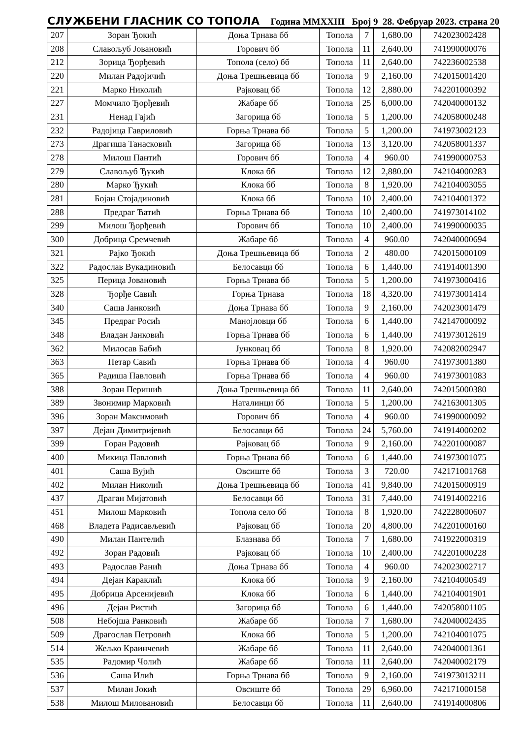СЛУЖБЕНИ ГЛАСНИК СО ТОПОЛА Година MMXXIII Број 9 28. Фебруар 2023. страна 20
| 207 | Зоран Ђокић | Доња Трнава бб | Топола | 7 | 1,680.00 | 742023002428 |
| 208 | Славољуб Јовановић | Горович бб | Топола | 11 | 2,640.00 | 741990000076 |
| 212 | Зорица Ђорђевић | Топола (село) бб | Топола | 11 | 2,640.00 | 742236002538 |
| 220 | Милан Радојичић | Доња Трешњевица бб | Топола | 9 | 2,160.00 | 742015001420 |
| 221 | Марко Николић | Рајковац бб | Топола | 12 | 2,880.00 | 742201000392 |
| 227 | Момчило Ђорђевић | Жабаре бб | Топола | 25 | 6,000.00 | 742040000132 |
| 231 | Ненад Гајић | Загорица бб | Топола | 5 | 1,200.00 | 742058000248 |
| 232 | Радојица Гавриловић | Горња Трнава бб | Топола | 5 | 1,200.00 | 741973002123 |
| 273 | Драгиша Танасковић | Загорица бб | Топола | 13 | 3,120.00 | 742058001337 |
| 278 | Милош Пантић | Горович бб | Топола | 4 | 960.00 | 741990000753 |
| 279 | Славољуб Ђукић | Клока бб | Топола | 12 | 2,880.00 | 742104000283 |
| 280 | Марко Ђукић | Клока бб | Топола | 8 | 1,920.00 | 742104003055 |
| 281 | Бојан Стојадиновић | Клока бб | Топола | 10 | 2,400.00 | 742104001372 |
| 288 | Предраг Ћатић | Горња Трнава бб | Топола | 10 | 2,400.00 | 741973014102 |
| 299 | Милош Ђорђевић | Горович бб | Топола | 10 | 2,400.00 | 741990000035 |
| 300 | Добрица Сремчевић | Жабаре бб | Топола | 4 | 960.00 | 742040000694 |
| 321 | Рајко Ђокић | Доња Трешњевица бб | Топола | 2 | 480.00 | 742015000109 |
| 322 | Радослав Вукадиновић | Белосавци бб | Топола | 6 | 1,440.00 | 741914001390 |
| 325 | Перица Јовановић | Горња Трнава бб | Топола | 5 | 1,200.00 | 741973000416 |
| 328 | Ђорђе Савић | Горња Трнава | Топола | 18 | 4,320.00 | 741973001414 |
| 340 | Саша Јанковић | Доња Трнава бб | Топола | 9 | 2,160.00 | 742023001479 |
| 345 | Предраг Росић | Манојловци бб | Топола | 6 | 1,440.00 | 742147000092 |
| 348 | Владан Јанковић | Горња Трнава бб | Топола | 6 | 1,440.00 | 741973012619 |
| 362 | Милосав Бабић | Јунковац бб | Топола | 8 | 1,920.00 | 742082002947 |
| 363 | Петар Савић | Горња Трнава бб | Топола | 4 | 960.00 | 741973001380 |
| 365 | Радиша Павловић | Горња Трнава бб | Топола | 4 | 960.00 | 741973001083 |
| 388 | Зоран Перишић | Доња Трешњевица бб | Топола | 11 | 2,640.00 | 742015000380 |
| 389 | Звонимир Марковић | Наталинци бб | Топола | 5 | 1,200.00 | 742163001305 |
| 396 | Зоран Максимовић | Горович бб | Топола | 4 | 960.00 | 741990000092 |
| 397 | Дејан Димитријевић | Белосавци бб | Топола | 24 | 5,760.00 | 741914000202 |
| 399 | Горан Радовић | Рајковац бб | Топола | 9 | 2,160.00 | 742201000087 |
| 400 | Микица Павловић | Горња Трнава бб | Топола | 6 | 1,440.00 | 741973001075 |
| 401 | Саша Вујић | Овсиште бб | Топола | 3 | 720.00 | 742171001768 |
| 402 | Милан Николић | Доња Трешњевица бб | Топола | 41 | 9,840.00 | 742015000919 |
| 437 | Драган Мијатовић | Белосавци бб | Топола | 31 | 7,440.00 | 741914002216 |
| 451 | Милош Марковић | Топола село бб | Топола | 8 | 1,920.00 | 742228000607 |
| 468 | Владета Радисављевић | Рајковац бб | Топола | 20 | 4,800.00 | 742201000160 |
| 490 | Милан Пантелић | Блазнава бб | Топола | 7 | 1,680.00 | 741922000319 |
| 492 | Зоран Радовић | Рајковац бб | Топола | 10 | 2,400.00 | 742201000228 |
| 493 | Радослав Ранић | Доња Трнава бб | Топола | 4 | 960.00 | 742023002717 |
| 494 | Дејан Караклић | Клока бб | Топола | 9 | 2,160.00 | 742104000549 |
| 495 | Добрица Арсенијевић | Клока бб | Топола | 6 | 1,440.00 | 742104001901 |
| 496 | Дејан Ристић | Загорица бб | Топола | 6 | 1,440.00 | 742058001105 |
| 508 | Небојша Ранковић | Жабаре бб | Топола | 7 | 1,680.00 | 742040002435 |
| 509 | Драгослав Петровић | Клока бб | Топола | 5 | 1,200.00 | 742104001075 |
| 514 | Жељко Краинчевић | Жабаре бб | Топола | 11 | 2,640.00 | 742040001361 |
| 535 | Радомир Чолић | Жабаре бб | Топола | 11 | 2,640.00 | 742040002179 |
| 536 | Саша Илић | Горња Трнава бб | Топола | 9 | 2,160.00 | 741973013211 |
| 537 | Милан Јокић | Овсиште бб | Топола | 29 | 6,960.00 | 742171000158 |
| 538 | Милош Миловановић | Белосавци бб | Топола | 11 | 2,640.00 | 741914000806 |